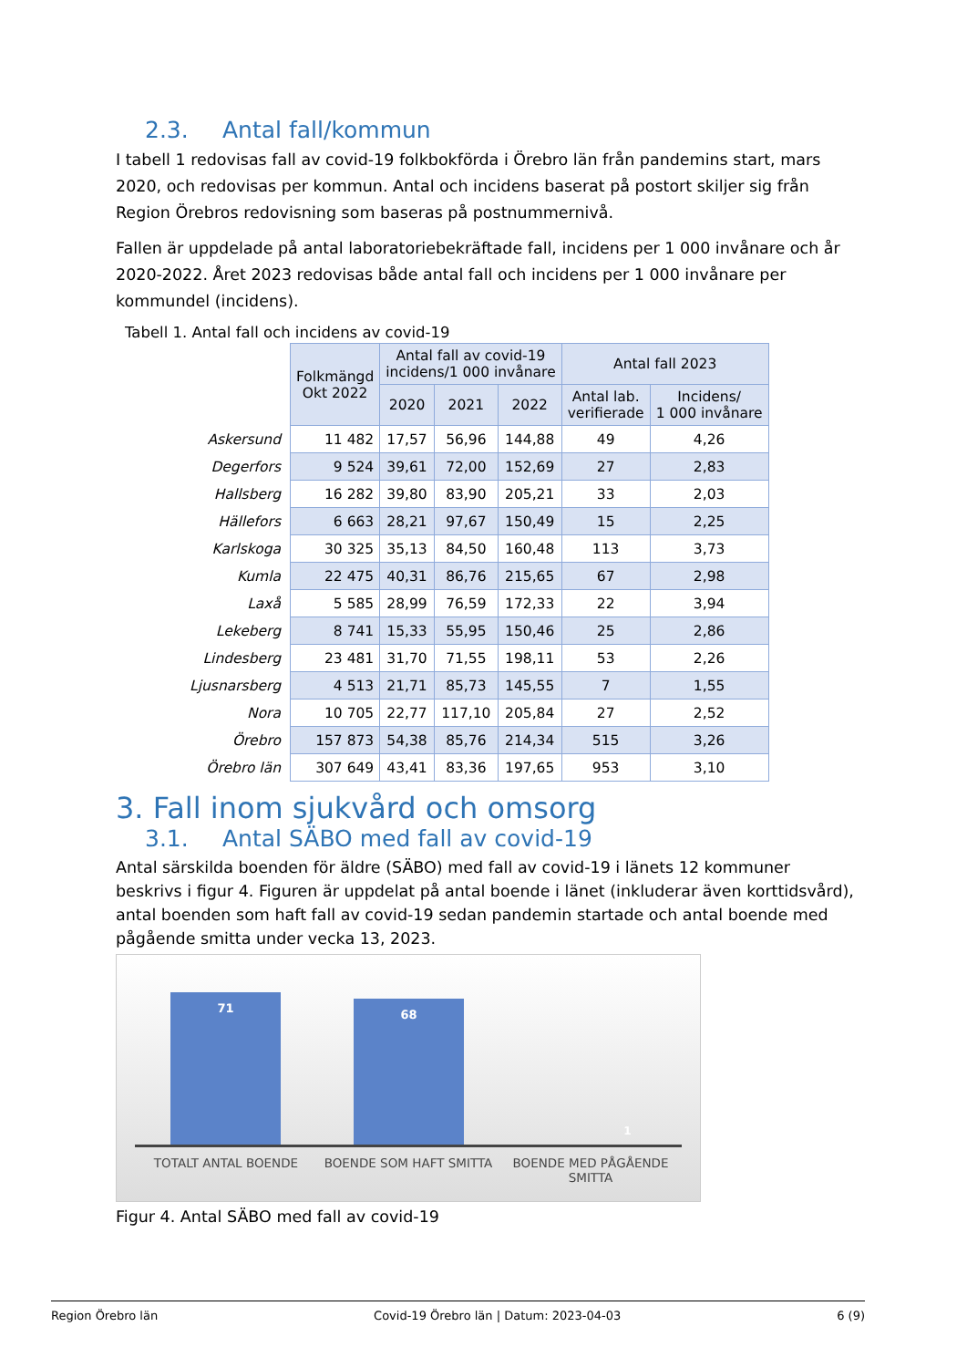2.3. Antal fall/kommun
I tabell 1 redovisas fall av covid-19 folkbokförda i Örebro län från pandemins start, mars 2020, och redovisas per kommun. Antal och incidens baserat på postort skiljer sig från Region Örebros redovisning som baseras på postnummernivå.
Fallen är uppdelade på antal laboratoriebekräftade fall, incidens per 1 000 invånare och år 2020-2022. Året 2023 redovisas både antal fall och incidens per 1 000 invånare per kommundel (incidens).
Tabell 1. Antal fall och incidens av covid-19
| | Folkmängd Okt 2022 | Antal fall av covid-19 incidens/1 000 invånare | | | Antal fall 2023 | | |
| | | | 2020 | 2021 | 2022 | Antal lab. verifierade | Incidens/ 1 000 invånare |
| Askersund | 11 482 | 17,57 | 56,96 | 144,88 | 49 | 4,26 | |
| Degerfors | 9 524 | 39,61 | 72,00 | 152,69 | 27 | 2,83 | |
| Hallsberg | 16 282 | 39,80 | 83,90 | 205,21 | 33 | 2,03 | |
| Hällefors | 6 663 | 28,21 | 97,67 | 150,49 | 15 | 2,25 | |
| Karlskoga | 30 325 | 35,13 | 84,50 | 160,48 | 113 | 3,73 | |
| Kumla | 22 475 | 40,31 | 86,76 | 215,65 | 67 | 2,98 | |
| Laxå | 5 585 | 28,99 | 76,59 | 172,33 | 22 | 3,94 | |
| Lekeberg | 8 741 | 15,33 | 55,95 | 150,46 | 25 | 2,86 | |
| Lindesberg | 23 481 | 31,70 | 71,55 | 198,11 | 53 | 2,26 | |
| Ljusnarsberg | 4 513 | 21,71 | 85,73 | 145,55 | 7 | 1,55 | |
| Nora | 10 705 | 22,77 | 117,10 | 205,84 | 27 | 2,52 | |
| Örebro | 157 873 | 54,38 | 85,76 | 214,34 | 515 | 3,26 | |
| Örebro län | 307 649 | 43,41 | 83,36 | 197,65 | 953 | 3,10 | |
3. Fall inom sjukvård och omsorg
3.1. Antal SÄBO med fall av covid-19
Antal särskilda boenden för äldre (SÄBO) med fall av covid-19 i länets 12 kommuner beskrivs i figur 4. Figuren är uppdelat på antal boende i länet (inkluderar även korttidsvård), antal boenden som haft fall av covid-19 sedan pandemin startade och antal boende med pågående smitta under vecka 13, 2023.
71 68
1
TOTALT ANTAL BOENDE BOENDE SOM HAFT SMITTA BOENDE MED PÅGÅENDE SMITTA
Figur 4. Antal SÄBO med fall av covid-19
Region Örebro län Covid-19 Örebro län | Datum: 2023-04-03 6 (9)